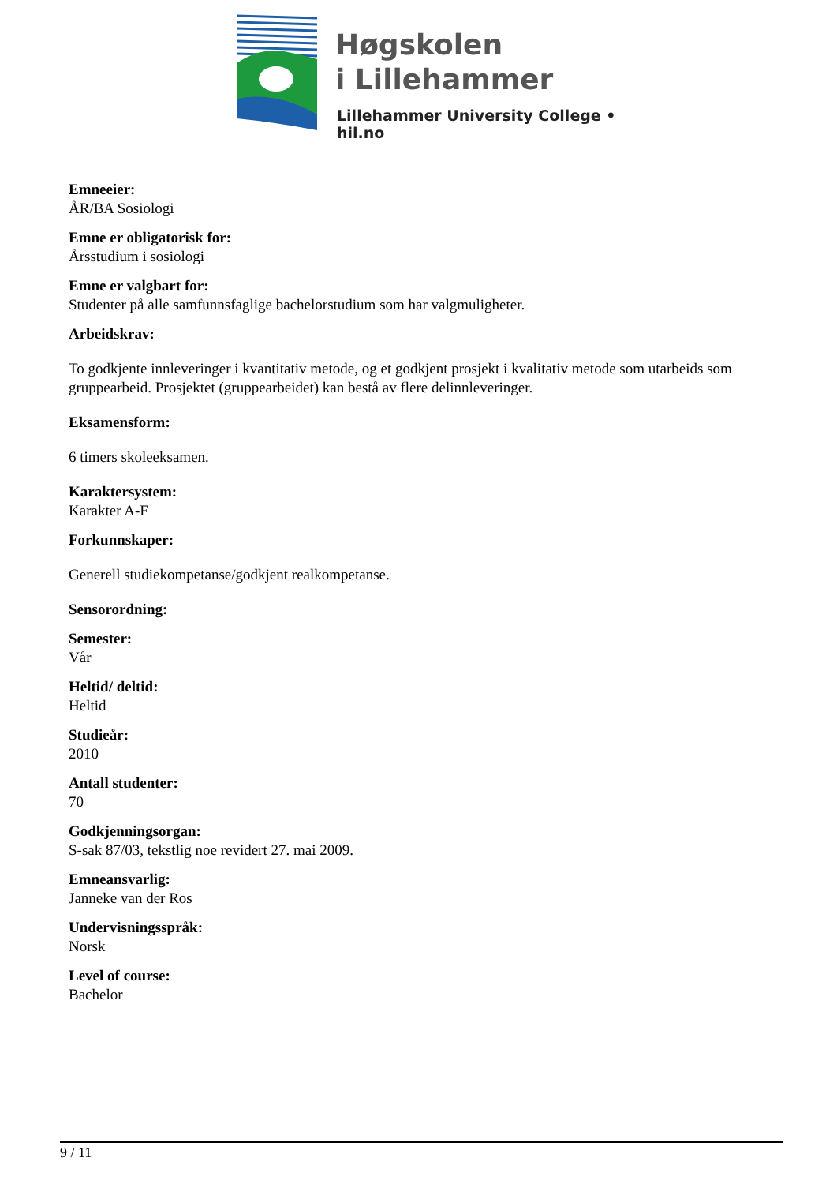Høgskolen
i Lillehammer
Lillehammer University College • hil.no
Emneeier:
ÅR/BA Sosiologi
Emne er obligatorisk for:
Årsstudium i sosiologi
Emne er valgbart for:
Studenter på alle samfunnsfaglige bachelorstudium som har valgmuligheter.
Arbeidskrav:
To godkjente innleveringer i kvantitativ metode, og et godkjent prosjekt i kvalitativ metode som utarbeids som gruppearbeid. Prosjektet (gruppearbeidet) kan bestå av flere delinnleveringer.
Eksamensform:
6 timers skoleeksamen.
Karaktersystem:
Karakter A-F
Forkunnskaper:
Generell studiekompetanse/godkjent realkompetanse.
Sensorordning:
Semester:
Vår
Heltid/ deltid:
Heltid
Studieår:
2010
Antall studenter:
70
Godkjenningsorgan:
S-sak 87/03, tekstlig noe revidert 27. mai 2009.
Emneansvarlig:
Janneke van der Ros
Undervisningsspråk:
Norsk
Level of course:
Bachelor
9 / 11